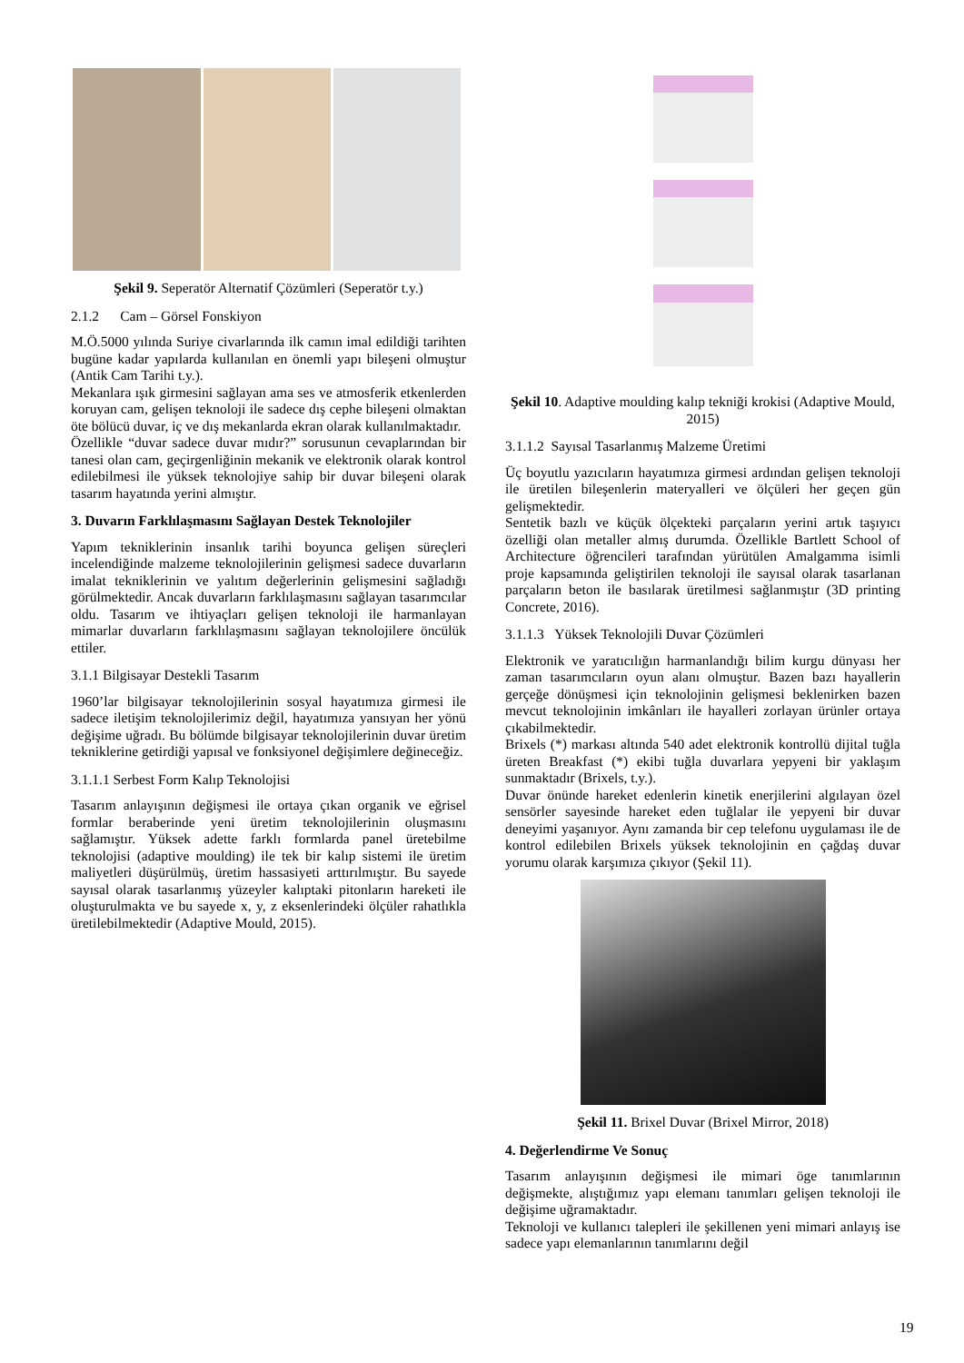Şekil 9. Seperatör Alternatif Çözümleri (Seperatör t.y.)
2.1.2 Cam – Görsel Fonskiyon
M.Ö.5000 yılında Suriye civarlarında ilk camın imal edildiği tarihten bugüne kadar yapılarda kullanılan en önemli yapı bileşeni olmuştur (Antik Cam Tarihi t.y.).
Mekanlara ışık girmesini sağlayan ama ses ve atmosferik etkenlerden koruyan cam, gelişen teknoloji ile sadece dış cephe bileşeni olmaktan öte bölücü duvar, iç ve dış mekanlarda ekran olarak kullanılmaktadır.
Özellikle “duvar sadece duvar mıdır?” sorusunun cevaplarından bir tanesi olan cam, geçirgenliğinin mekanik ve elektronik olarak kontrol edilebilmesi ile yüksek teknolojiye sahip bir duvar bileşeni olarak tasarım hayatında yerini almıştır.
3. Duvarın Farklılaşmasını Sağlayan Destek Teknolojiler
Yapım tekniklerinin insanlık tarihi boyunca gelişen süreçleri incelendiğinde malzeme teknolojilerinin gelişmesi sadece duvarların imalat tekniklerinin ve yalıtım değerlerinin gelişmesini sağladığı görülmektedir. Ancak duvarların farklılaşmasını sağlayan tasarımcılar oldu. Tasarım ve ihtiyaçları gelişen teknoloji ile harmanlayan mimarlar duvarların farklılaşmasını sağlayan teknolojilere öncülük ettiler.
3.1.1 Bilgisayar Destekli Tasarım
1960’lar bilgisayar teknolojilerinin sosyal hayatımıza girmesi ile sadece iletişim teknolojilerimiz değil, hayatımıza yansıyan her yönü değişime uğradı. Bu bölümde bilgisayar teknolojilerinin duvar üretim tekniklerine getirdiği yapısal ve fonksiyonel değişimlere değineceğiz.
3.1.1.1 Serbest Form Kalıp Teknolojisi
Tasarım anlayışının değişmesi ile ortaya çıkan organik ve eğrisel formlar beraberinde yeni üretim teknolojilerinin oluşmasını sağlamıştır. Yüksek adette farklı formlarda panel üretebilme teknolojisi (adaptive moulding) ile tek bir kalıp sistemi ile üretim maliyetleri düşürülmüş, üretim hassasiyeti arttırılmıştır. Bu sayede sayısal olarak tasarlanmış yüzeyler kalıptaki pitonların hareketi ile oluşturulmakta ve bu sayede x, y, z eksenlerindeki ölçüler rahatlıkla üretilebilmektedir (Adaptive Mould, 2015).
Şekil 10. Adaptive moulding kalıp tekniği krokisi (Adaptive Mould, 2015)
3.1.1.2 Sayısal Tasarlanmış Malzeme Üretimi
Üç boyutlu yazıcıların hayatımıza girmesi ardından gelişen teknoloji ile üretilen bileşenlerin materyalleri ve ölçüleri her geçen gün gelişmektedir.
Sentetik bazlı ve küçük ölçekteki parçaların yerini artık taşıyıcı özelliği olan metaller almış durumda. Özellikle Bartlett School of Architecture öğrencileri tarafından yürütülen Amalgamma isimli proje kapsamında geliştirilen teknoloji ile sayısal olarak tasarlanan parçaların beton ile basılarak üretilmesi sağlanmıştır (3D printing Concrete, 2016).
3.1.1.3 Yüksek Teknolojili Duvar Çözümleri
Elektronik ve yaratıcılığın harmanlandığı bilim kurgu dünyası her zaman tasarımcıların oyun alanı olmuştur. Bazen bazı hayallerin gerçeğe dönüşmesi için teknolojinin gelişmesi beklenirken bazen mevcut teknolojinin imkânları ile hayalleri zorlayan ürünler ortaya çıkabilmektedir.
Brixels (*) markası altında 540 adet elektronik kontrollü dijital tuğla üreten Breakfast (*) ekibi tuğla duvarlara yepyeni bir yaklaşım sunmaktadır (Brixels, t.y.).
Duvar önünde hareket edenlerin kinetik enerjilerini algılayan özel sensörler sayesinde hareket eden tuğlalar ile yepyeni bir duvar deneyimi yaşanıyor. Aynı zamanda bir cep telefonu uygulaması ile de kontrol edilebilen Brixels yüksek teknolojinin en çağdaş duvar yorumu olarak karşımıza çıkıyor (Şekil 11).
Şekil 11. Brixel Duvar (Brixel Mirror, 2018)
4. Değerlendirme Ve Sonuç
Tasarım anlayışının değişmesi ile mimari öge tanımlarının değişmekte, alıştığımız yapı elemanı tanımları gelişen teknoloji ile değişime uğramaktadır.
Teknoloji ve kullanıcı talepleri ile şekillenen yeni mimari anlayış ise sadece yapı elemanlarının tanımlarını değil
19